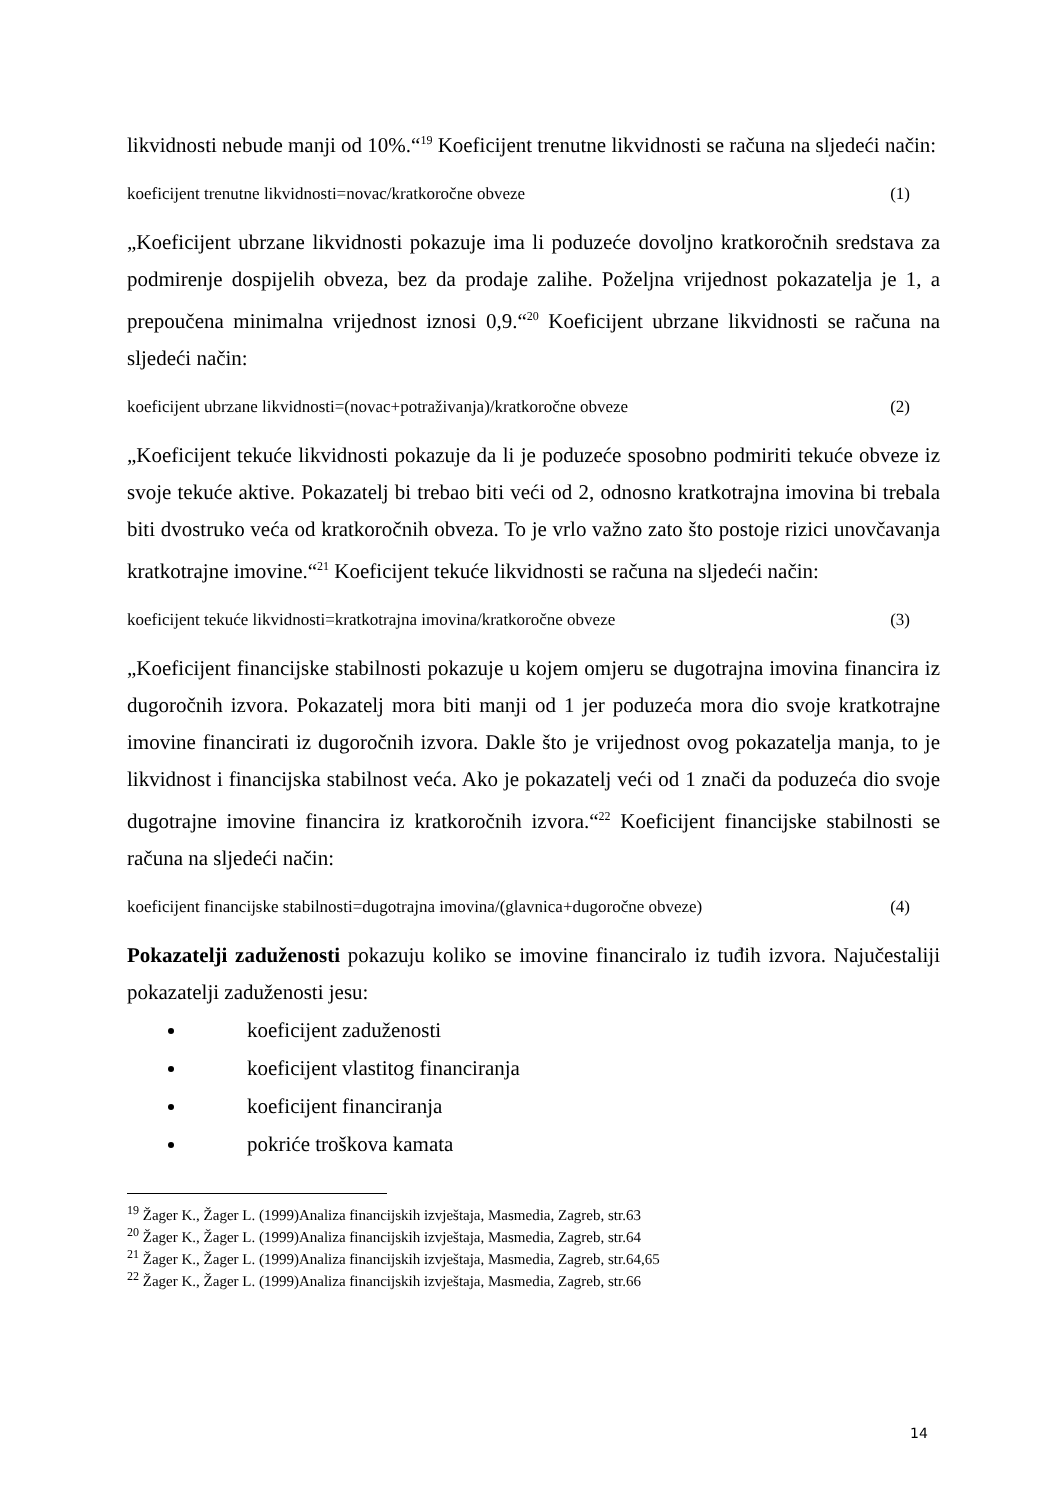likvidnosti nebude manji od 10%.“<sup>19</sup> Koeficijent trenutne likvidnosti se računa na sljedeći način:
koeficijent trenutne likvidnosti=novac/kratkoročne obveze (1)
„Koeficijent ubrzane likvidnosti pokazuje ima li poduzeće dovoljno kratkoročnih sredstava za podmirenje dospijelih obveza, bez da prodaje zalihe. Poželjna vrijednost pokazatelja je 1, a prepoučena minimalna vrijednost iznosi 0,9.“<sup>20</sup> Koeficijent ubrzane likvidnosti se računa na sljedeći način:
koeficijent ubrzane likvidnosti=(novac+potraživanja)/kratkoročne obveze (2)
„Koeficijent tekuće likvidnosti pokazuje da li je poduzeće sposobno podmiriti tekuće obveze iz svoje tekuće aktive. Pokazatelj bi trebao biti veći od 2, odnosno kratkotrajna imovina bi trebala biti dvostruko veća od kratkoročnih obveza. To je vrlo važno zato što postoje rizici unovčavanja kratkotrajne imovine.“<sup>21</sup> Koeficijent tekuće likvidnosti se računa na sljedeći način:
koeficijent tekuće likvidnosti=kratkotrajna imovina/kratkoročne obveze (3)
„Koeficijent financijske stabilnosti pokazuje u kojem omjeru se dugotrajna imovina financira iz dugoročnih izvora. Pokazatelj mora biti manji od 1 jer poduzeća mora dio svoje kratkotrajne imovine financirati iz dugoročnih izvora. Dakle što je vrijednost ovog pokazatelja manja, to je likvidnost i financijska stabilnost veća. Ako je pokazatelj veći od 1 znači da poduzeća dio svoje dugotrajne imovine financira iz kratkoročnih izvora.“<sup>22</sup> Koeficijent financijske stabilnosti se računa na sljedeći način:
koeficijent financijske stabilnosti=dugotrajna imovina/(glavnica+dugoročne obveze) (4)
Pokazatelji zaduženosti pokazuju koliko se imovine financiralo iz tuđih izvora. Najučestaliji pokazatelji zaduženosti jesu:
koeficijent zaduženosti
koeficijent vlastitog financiranja
koeficijent financiranja
pokriće troškova kamata
<sup>19</sup> Žager K., Žager L. (1999)Analiza financijskih izvještaja, Masmedia, Zagreb, str.63
<sup>20</sup> Žager K., Žager L. (1999)Analiza financijskih izvještaja, Masmedia, Zagreb, str.64
<sup>21</sup> Žager K., Žager L. (1999)Analiza financijskih izvještaja, Masmedia, Zagreb, str.64,65
<sup>22</sup> Žager K., Žager L. (1999)Analiza financijskih izvještaja, Masmedia, Zagreb, str.66
14